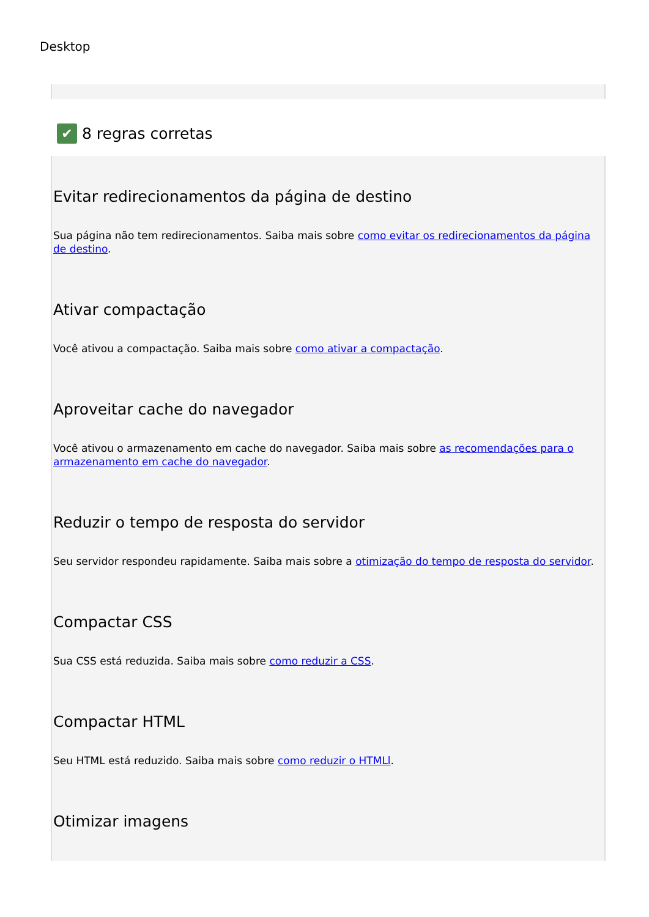Desktop
✔ 8 regras corretas
Evitar redirecionamentos da página de destino
Sua página não tem redirecionamentos. Saiba mais sobre como evitar os redirecionamentos da página de destino.
Ativar compactação
Você ativou a compactação. Saiba mais sobre como ativar a compactação.
Aproveitar cache do navegador
Você ativou o armazenamento em cache do navegador. Saiba mais sobre as recomendações para o armazenamento em cache do navegador.
Reduzir o tempo de resposta do servidor
Seu servidor respondeu rapidamente. Saiba mais sobre a otimização do tempo de resposta do servidor.
Compactar CSS
Sua CSS está reduzida. Saiba mais sobre como reduzir a CSS.
Compactar HTML
Seu HTML está reduzido. Saiba mais sobre como reduzir o HTMLl.
Otimizar imagens